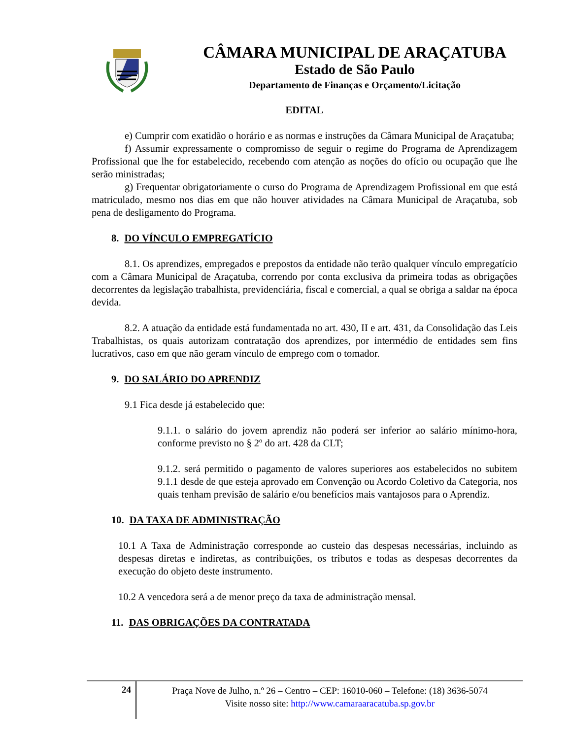CÂMARA MUNICIPAL DE ARAÇATUBA
Estado de São Paulo
Departamento de Finanças e Orçamento/Licitação
EDITAL
e) Cumprir com exatidão o horário e as normas e instruções da Câmara Municipal de Araçatuba;
f) Assumir expressamente o compromisso de seguir o regime do Programa de Aprendizagem Profissional que lhe for estabelecido, recebendo com atenção as noções do ofício ou ocupação que lhe serão ministradas;
g) Frequentar obrigatoriamente o curso do Programa de Aprendizagem Profissional em que está matriculado, mesmo nos dias em que não houver atividades na Câmara Municipal de Araçatuba, sob pena de desligamento do Programa.
8. DO VÍNCULO EMPREGATÍCIO
8.1. Os aprendizes, empregados e prepostos da entidade não terão qualquer vínculo empregatício com a Câmara Municipal de Araçatuba, correndo por conta exclusiva da primeira todas as obrigações decorrentes da legislação trabalhista, previdenciária, fiscal e comercial, a qual se obriga a saldar na época devida.
8.2. A atuação da entidade está fundamentada no art. 430, II e art. 431, da Consolidação das Leis Trabalhistas, os quais autorizam contratação dos aprendizes, por intermédio de entidades sem fins lucrativos, caso em que não geram vínculo de emprego com o tomador.
9. DO SALÁRIO DO APRENDIZ
9.1 Fica desde já estabelecido que:
9.1.1. o salário do jovem aprendiz não poderá ser inferior ao salário mínimo-hora, conforme previsto no § 2º do art. 428 da CLT;
9.1.2. será permitido o pagamento de valores superiores aos estabelecidos no subitem 9.1.1 desde de que esteja aprovado em Convenção ou Acordo Coletivo da Categoria, nos quais tenham previsão de salário e/ou benefícios mais vantajosos para o Aprendiz.
10. DA TAXA DE ADMINISTRAÇÃO
10.1 A Taxa de Administração corresponde ao custeio das despesas necessárias, incluindo as despesas diretas e indiretas, as contribuições, os tributos e todas as despesas decorrentes da execução do objeto deste instrumento.
10.2 A vencedora será a de menor preço da taxa de administração mensal.
11. DAS OBRIGAÇÕES DA CONTRATADA
24
Praça Nove de Julho, n.º 26 – Centro – CEP: 16010-060 – Telefone: (18) 3636-5074
Visite nosso site: http://www.camaraaracatuba.sp.gov.br